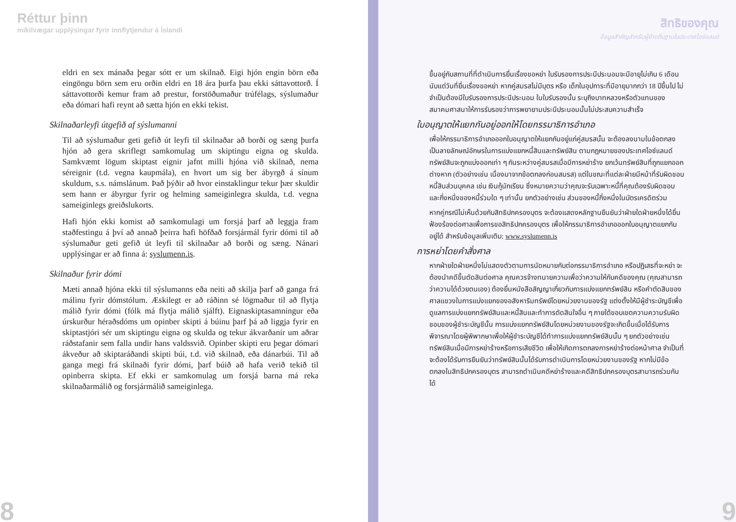Réttur þinn
mikilvægar upplýsingar fyrir innflytjendur á Íslandi
eldri en sex mánaða þegar sótt er um skilnað. Eigi hjón engin börn eða eingöngu börn sem eru orðin eldri en 18 ára þurfa þau ekki sáttavottorð. Í sáttavottorði kemur fram að prestur, forstöðumaður trúfélags, sýslumaður eða dómari hafi reynt að sætta hjón en ekki tekist.
Skilnaðarleyfi útgefið af sýslumanni
Til að sýslumaður geti gefið út leyfi til skilnaðar að borði og sæng þurfa hjón að gera skriflegt samkomulag um skiptingu eigna og skulda. Samkvæmt lögum skiptast eignir jafnt milli hjóna við skilnað, nema séreignir (t.d. vegna kaupmála), en hvort um sig ber ábyrgð á sínum skuldum, s.s. námslánum. Það þýðir að hvor einstaklingur tekur þær skuldir sem hann er ábyrgur fyrir og helming sameiginlegra skulda, t.d. vegna sameiginlegs greiðslukorts.
Hafi hjón ekki komist að samkomulagi um forsjá þarf að leggja fram staðfestingu á því að annað þeirra hafi höfðað forsjármál fyrir dómi til að sýslumaður geti gefið út leyfi til skilnaðar að borði og sæng. Nánari upplýsingar er að finna á: syslumenn.is.
Skilnaður fyrir dómi
Mæti annað hjóna ekki til sýslumanns eða neiti að skilja þarf að ganga frá málinu fyrir dómstólum. Æskilegt er að ráðinn sé lögmaður til að flytja málið fyrir dómi (fólk má flytja málið sjálft). Eignaskiptasamningur eða úrskurður héraðsdóms um opinber skipti á búinu þarf þá að liggja fyrir en skiptastjóri sér um skiptingu eigna og skulda og tekur ákvarðanir um aðrar ráðstafanir sem falla undir hans valdssvið. Opinber skipti eru þegar dómari ákveður að skiptaráðandi skipti búi, t.d. við skilnað, eða dánarbúi. Til að ganga megi frá skilnaði fyrir dómi, þarf búið að hafa verið tekið til opinberra skipta. Ef ekki er samkomulag um forsjá barna má reka skilnaðarmálið og forsjármálið sameiginlega.
8
สิทธิของคุณ
ข้อมูลสำคัญสำหรับผู้ย้ายถิ่นฐานในประเทศไอซ์แลนด์
ขึ้นอยู่กับสถานที่ที่ดำเนินการยื่นเรื่องขอหย่า ใบรับรองการประนีประนอมจะมีอายุไม่เกิน 6 เดือนนับแต่วันที่ยื่นเรื่องขอหย่า หากคู่สมรสไม่มีบุตร หรือ เด็กในอุปการะที่มีอายุมากกว่า 18 ปีขึ้นไป ไม่จำเป็นต้องมีใบรับรองการประนีประนอม ในใบรับรองนั้น ระบุถึงบาทหลวงหรือตัวแทนของสมาคมศาสนาให้การรับรองว่าการพยายามประนีประนอมนั้นไม่ประสบความสำเร็จ
ใบอนุญาตให้แยกกันอยู่ออกให้โดยกรรมาธิการอำเภอ
เพื่อให้กรรมาธิการอำเภอออกใบอนุญาตให้แยกกันอยู่แก่คู่สมรสนั้น จะต้องลงนามในข้อตกลงเป็นลายลักษณ์อักษรในการแบ่งแยกหนี้สินและทรัพย์สิน ตามกฎหมายของประเทศไอซ์แลนด์ ทรัพย์สินจะถูกแบ่งออกเท่า ๆ กันระหว่างคู่สมรสเมื่อมีการหย่าร้าง ยกเว้นทรัพย์สินที่ถูกแยกออกต่างหาก (ตัวอย่างเช่น เนื่องมาจากข้อตกลงก่อนสมรส) แต่ในขณะที่แต่ละฝ่ายมีหน้าที่รับผิดชอบหนี้สินส่วนบุคคล เช่น เงินกู้นักเรียน ซึ่งหมายความว่าคุณจะรับเฉพาะหนี้ที่คุณต้องรับผิดชอบและกึ่งหนึ่งของหนี้ร่วมใด ๆ เท่านั้น ยกตัวอย่างเช่น ส่วนของหนี้กึ่งหนึ่งในบัตรเครดิตร่วม
หากคู่กรณีไม่เห็นด้วยกับสิทธิปกครองบุตร จะต้องแสดงหลักฐานยืนยันว่าฝ่ายใดฝ่ายหนึ่งได้ยื่นฟ้องร้องต่อศาลเพื่อการขอสิทธิปกครองบุตร เพื่อให้กรรมาธิการอำเภอออกใบอนุญาตแยกกันอยู่ได้ สำหรับข้อมูลเพิ่มเติม: www.syslumenn.is
การหย่าโดยคำสั่งศาล
หากฝ่ายใดฝ่ายหนึ่งไม่แสดงตัวตามการนัดหมายกับต่อกรรมาธิการอำเภอ หรือปฏิเสธที่จะหย่า จะต้องนำคดีขึ้นตัดสินต่อศาล คุณควรจ้างทนายความเพื่อว่าความให้กับคดีของคุณ (คุณสามารถว่าความได้ด้วยตนเอง) ต้องยื่นหนังสือสัญญาเกี่ยวกับการแบ่งแยกทรัพย์สิน หรือคำตัดสินของศาลแขวงในการแบ่งแยกของอสังหาริมทรัพย์โดยหน่วยงานของรัฐ แต่งตั้งให้มีผู้ชำระบัญชีเพื่อดูแลการแบ่งแยกทรัพย์สินและหนี้สินและทำการตัดสินใจอื่น ๆ ภายใต้ขอบเขตความความรับผิดชอบของผู้ชำระบัญชีนั้น การแบ่งแยกทรัพย์สินโดยหน่วยงานของรัฐจะเกิดขึ้นเมื่อได้รับการพิจารณาโดยผู้พิพากษาเพื่อให้ผู้ชำระบัญชีได้ทำการแบ่งแยกทรัพย์สินนั้น ๆ ยกตัวอย่างเช่น ทรัพย์สินเมื่อมีการหย่าร้างหรือการเสียชีวิต เพื่อให้เกิดการตกลงการหย่าร้างต่อหน้าศาล จำเป็นที่จะต้องได้รับการยืนยันว่าทรัพย์สินนั้นได้รับการดำเนินการโดยหน่วยงานของรัฐ หากไม่มีข้อตกลงในสิทธิปกครองบุตร สามารถดำเนินคดีหย่าร้างและคดีสิทธิปกครองบุตรสามารถร่วมกันได้
9